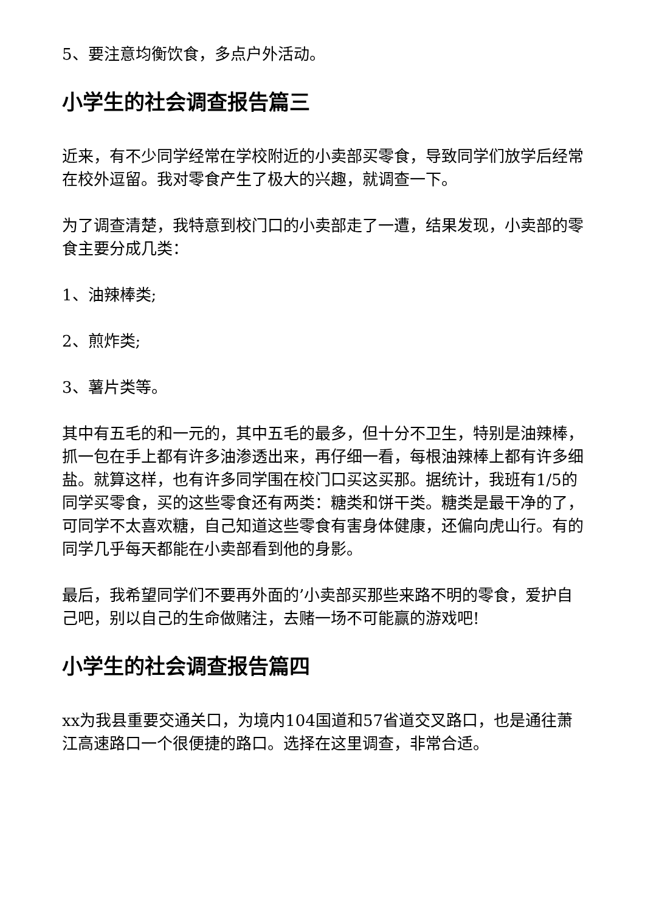5、要注意均衡饮食，多点户外活动。
小学生的社会调查报告篇三
近来，有不少同学经常在学校附近的小卖部买零食，导致同学们放学后经常在校外逗留。我对零食产生了极大的兴趣，就调查一下。
为了调查清楚，我特意到校门口的小卖部走了一遭，结果发现，小卖部的零食主要分成几类：
1、油辣棒类;
2、煎炸类;
3、薯片类等。
其中有五毛的和一元的，其中五毛的最多，但十分不卫生，特别是油辣棒，抓一包在手上都有许多油渗透出来，再仔细一看，每根油辣棒上都有许多细盐。就算这样，也有许多同学围在校门口买这买那。据统计，我班有1/5的同学买零食，买的这些零食还有两类：糖类和饼干类。糖类是最干净的了，可同学不太喜欢糖，自己知道这些零食有害身体健康，还偏向虎山行。有的同学几乎每天都能在小卖部看到他的身影。
最后，我希望同学们不要再外面的’小卖部买那些来路不明的零食，爱护自己吧，别以自己的生命做赌注，去赌一场不可能赢的游戏吧!
小学生的社会调查报告篇四
xx为我县重要交通关口，为境内104国道和57省道交叉路口，也是通往萧江高速路口一个很便捷的路口。选择在这里调查，非常合适。